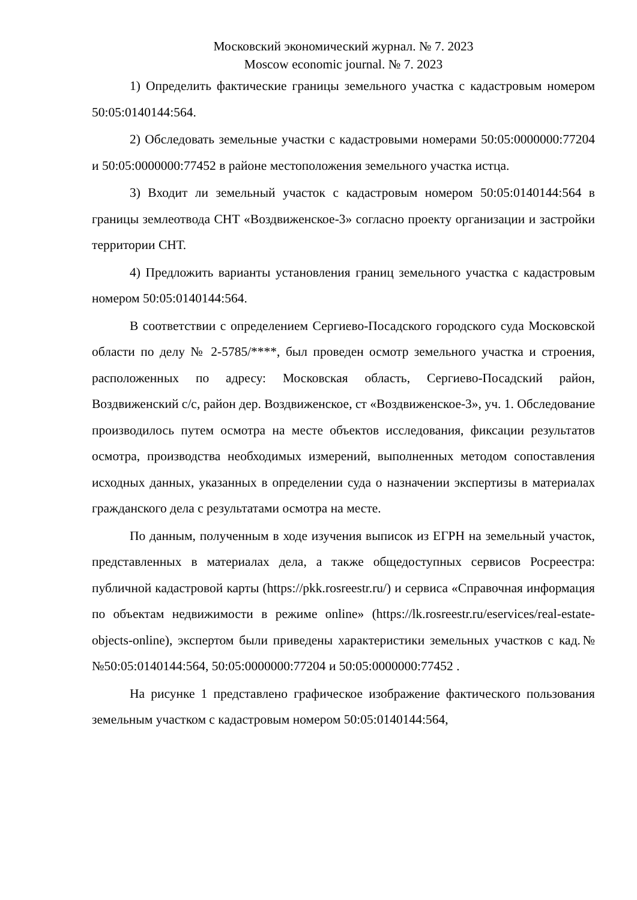Московский экономический журнал. № 7. 2023
Moscow economic journal. № 7. 2023
1) Определить фактические границы земельного участка с кадастровым номером 50:05:0140144:564.
2) Обследовать земельные участки с кадастровыми номерами 50:05:0000000:77204 и 50:05:0000000:77452 в районе местоположения земельного участка истца.
3) Входит ли земельный участок с кадастровым номером 50:05:0140144:564 в границы землеотвода СНТ «Воздвиженское-3» согласно проекту организации и застройки территории СНТ.
4) Предложить варианты установления границ земельного участка с кадастровым номером 50:05:0140144:564.
В соответствии с определением Сергиево-Посадского городского суда Московской области по делу № 2-5785/****, был проведен осмотр земельного участка и строения, расположенных по адресу: Московская область, Сергиево-Посадский район, Воздвиженский с/с, район дер. Воздвиженское, ст «Воздвиженское-3», уч. 1. Обследование производилось путем осмотра на месте объектов исследования, фиксации результатов осмотра, производства необходимых измерений, выполненных методом сопоставления исходных данных, указанных в определении суда о назначении экспертизы в материалах гражданского дела с результатами осмотра на месте.
По данным, полученным в ходе изучения выписок из ЕГРН на земельный участок, представленных в материалах дела, а также общедоступных сервисов Росреестра: публичной кадастровой карты (https://pkk.rosreestr.ru/) и сервиса «Справочная информация по объектам недвижимости в режиме online» (https://lk.rosreestr.ru/eservices/real-estate-objects-online), экспертом были приведены характеристики земельных участков с кад.№ №50:05:0140144:564, 50:05:0000000:77204 и 50:05:0000000:77452 .
На рисунке 1 представлено графическое изображение фактического пользования земельным участком с кадастровым номером 50:05:0140144:564,